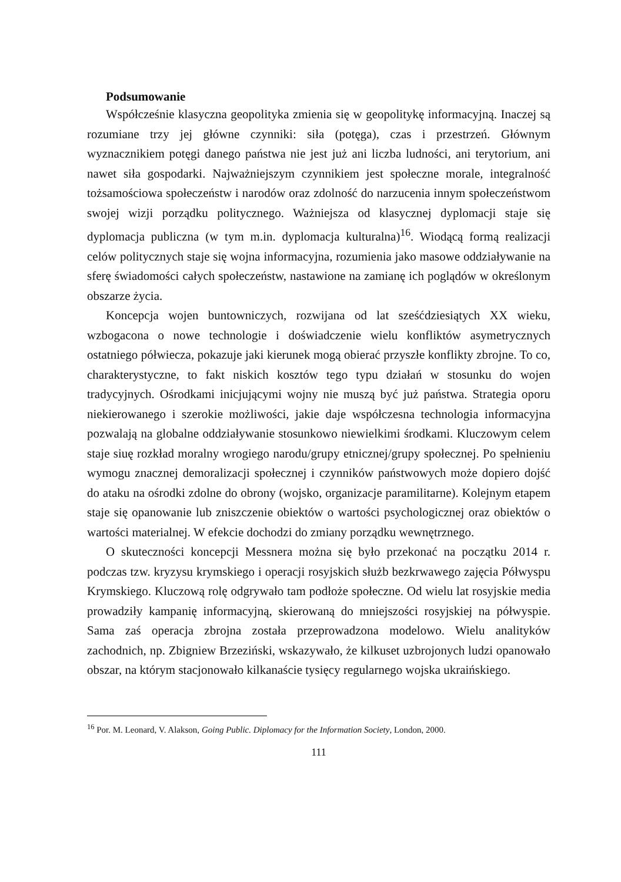Podsumowanie
Współcześnie klasyczna geopolityka zmienia się w geopolitykę informacyjną. Inaczej są rozumiane trzy jej główne czynniki: siła (potęga), czas i przestrzeń. Głównym wyznacznikiem potęgi danego państwa nie jest już ani liczba ludności, ani terytorium, ani nawet siła gospodarki. Najważniejszym czynnikiem jest społeczne morale, integralność tożsamościowa społeczeństw i narodów oraz zdolność do narzucenia innym społeczeństwom swojej wizji porządku politycznego. Ważniejsza od klasycznej dyplomacji staje się dyplomacja publiczna (w tym m.in. dyplomacja kulturalna)<sup>16</sup>. Wiodącą formą realizacji celów politycznych staje się wojna informacyjna, rozumienia jako masowe oddziaływanie na sferę świadomości całych społeczeństw, nastawione na zamianę ich poglądów w określonym obszarze życia.
Koncepcja wojen buntowniczych, rozwijana od lat sześćdziesiątych XX wieku, wzbogacona o nowe technologie i doświadczenie wielu konfliktów asymetrycznych ostatniego półwiecza, pokazuje jaki kierunek mogą obierać przyszłe konflikty zbrojne. To co, charakterystyczne, to fakt niskich kosztów tego typu działań w stosunku do wojen tradycyjnych. Ośrodkami inicjującymi wojny nie muszą być już państwa. Strategia oporu niekierowanego i szerokie możliwości, jakie daje współczesna technologia informacyjna pozwalają na globalne oddziaływanie stosunkowo niewielkimi środkami. Kluczowym celem staje siuę rozkład moralny wrogiego narodu/grupy etnicznej/grupy społecznej. Po spełnieniu wymogu znacznej demoralizacji społecznej i czynników państwowych może dopiero dojść do ataku na ośrodki zdolne do obrony (wojsko, organizacje paramilitarne). Kolejnym etapem staje się opanowanie lub zniszczenie obiektów o wartości psychologicznej oraz obiektów o wartości materialnej. W efekcie dochodzi do zmiany porządku wewnętrznego.
O skuteczności koncepcji Messnera można się było przekonać na początku 2014 r. podczas tzw. kryzysu krymskiego i operacji rosyjskich służb bezkrwawego zajęcia Półwyspu Krymskiego. Kluczową rolę odgrywało tam podłoże społeczne. Od wielu lat rosyjskie media prowadziły kampanię informacyjną, skierowaną do mniejszości rosyjskiej na półwyspie. Sama zaś operacja zbrojna została przeprowadzona modelowo. Wielu analityków zachodnich, np. Zbigniew Brzeziński, wskazywało, że kilkuset uzbrojonych ludzi opanowało obszar, na którym stacjonowało kilkanaście tysięcy regularnego wojska ukraińskiego.
<sup>16</sup> Por. M. Leonard, V. Alakson, Going Public. Diplomacy for the Information Society, London, 2000.
111